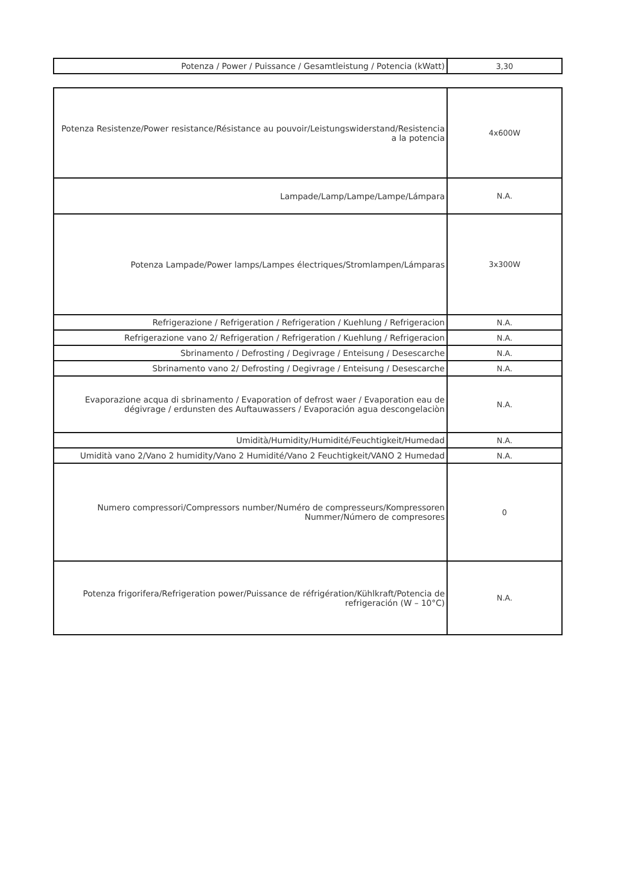| Potenza / Power / Puissance / Gesamtleistung / Potencia (kWatt) | 3,30 |
| Potenza Resistenze/Power resistance/Résistance au pouvoir/Leistungswiderstand/Resistencia a la potencia | 4x600W |
| Lampade/Lamp/Lampe/Lampe/Lámpara | N.A. |
| Potenza Lampade/Power lamps/Lampes électriques/Stromlampen/Lámparas | 3x300W |
| Refrigerazione / Refrigeration / Refrigeration / Kuehlung / Refrigeracion | N.A. |
| Refrigerazione vano 2/ Refrigeration / Refrigeration / Kuehlung / Refrigeracion | N.A. |
| Sbrinamento / Defrosting / Degivrage / Enteisung / Desescarche | N.A. |
| Sbrinamento vano 2/ Defrosting / Degivrage / Enteisung / Desescarche | N.A. |
| Evaporazione acqua di sbrinamento / Evaporation of defrost waer / Evaporation eau de dégivrage / erdunsten des Auftauwassers / Evaporación agua descongelaciòn | N.A. |
| Umidità/Humidity/Humidité/Feuchtigkeit/Humedad | N.A. |
| Umidità vano 2/Vano 2 humidity/Vano 2 Humidité/Vano 2 Feuchtigkeit/VANO 2 Humedad | N.A. |
| Numero compressori/Compressors number/Numéro de compresseurs/Kompressoren Nummer/Número de compresores | 0 |
| Potenza frigorifera/Refrigeration power/Puissance de réfrigération/Kühlkraft/Potencia de refrigeración (W – 10°C) | N.A. |